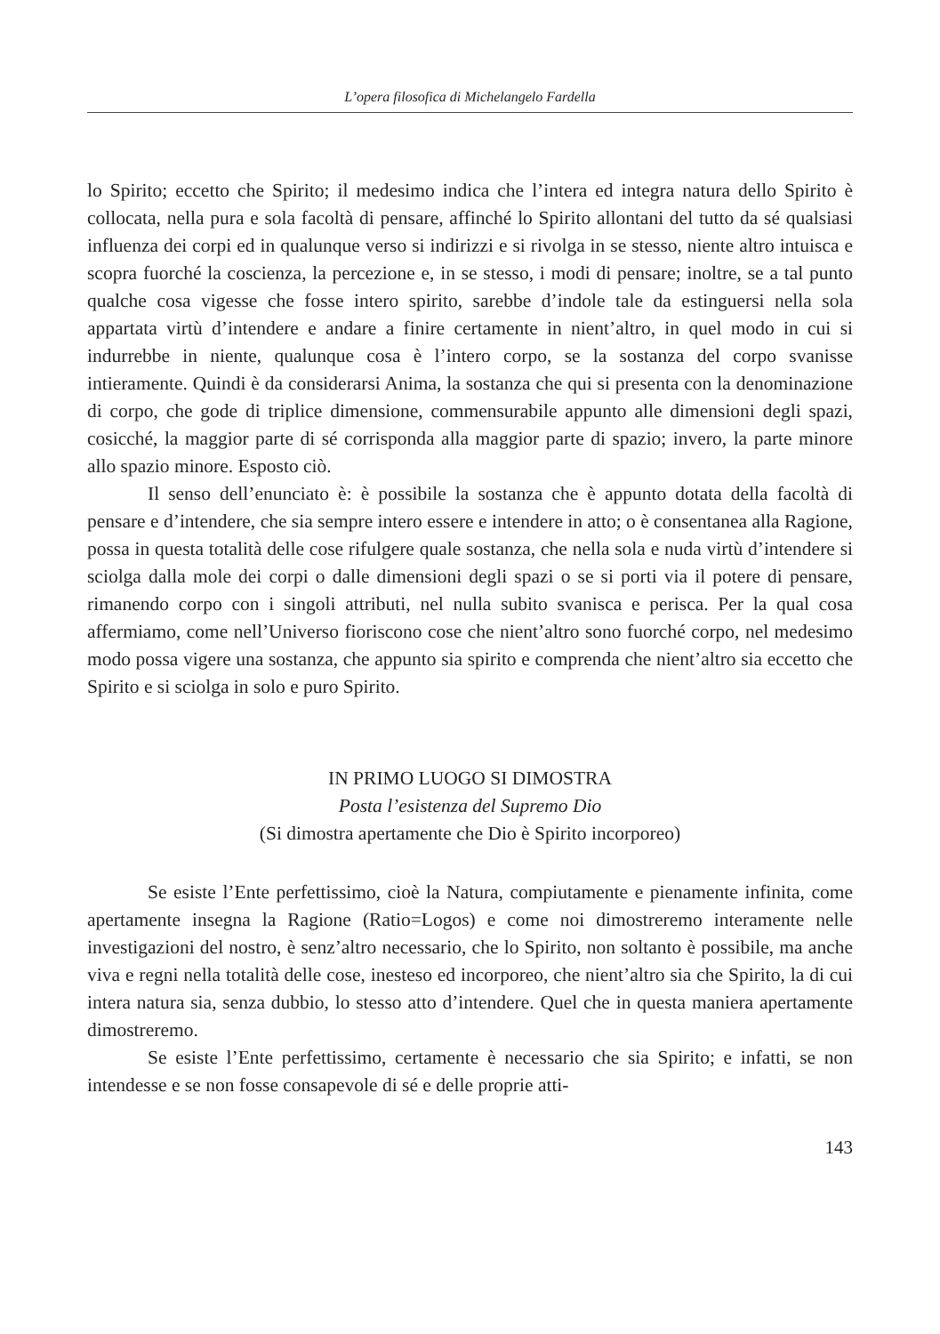L’opera filosofica di Michelangelo Fardella
lo Spirito; eccetto che Spirito; il medesimo indica che l’intera ed integra natura dello Spirito è collocata, nella pura e sola facoltà di pensare, affinché lo Spirito allontani del tutto da sé qualsiasi influenza dei corpi ed in qualunque verso si indirizzi e si rivolga in se stesso, niente altro intuisca e scopra fuorché la coscienza, la percezione e, in se stesso, i modi di pensare; inoltre, se a tal punto qualche cosa vigesse che fosse intero spirito, sarebbe d’indole tale da estinguersi nella sola appartata virtù d’intendere e andare a finire certamente in nient’altro, in quel modo in cui si indurrebbe in niente, qualunque cosa è l’intero corpo, se la sostanza del corpo svanisse intieramente. Quindi è da considerarsi Anima, la sostanza che qui si presenta con la denominazione di corpo, che gode di triplice dimensione, commensurabile appunto alle dimensioni degli spazi, cosicché, la maggior parte di sé corrisponda alla maggior parte di spazio; invero, la parte minore allo spazio minore. Esposto ciò.
Il senso dell’enunciato è: è possibile la sostanza che è appunto dotata della facoltà di pensare e d’intendere, che sia sempre intero essere e intendere in atto; o è consentanea alla Ragione, possa in questa totalità delle cose rifulgere quale sostanza, che nella sola e nuda virtù d’intendere si sciolga dalla mole dei corpi o dalle dimensioni degli spazi o se si porti via il potere di pensare, rimanendo corpo con i singoli attributi, nel nulla subito svanisca e perisca. Per la qual cosa affermiamo, come nell’Universo fioriscono cose che nient’altro sono fuorché corpo, nel medesimo modo possa vigere una sostanza, che appunto sia spirito e comprenda che nient’altro sia eccetto che Spirito e si sciolga in solo e puro Spirito.
IN PRIMO LUOGO SI DIMOSTRA
Posta l’esistenza del Supremo Dio
(Si dimostra apertamente che Dio è Spirito incorporeo)
Se esiste l’Ente perfettissimo, cioè la Natura, compiutamente e pienamente infinita, come apertamente insegna la Ragione (Ratio=Logos) e come noi dimostreremo interamente nelle investigazioni del nostro, è senz’altro necessario, che lo Spirito, non soltanto è possibile, ma anche viva e regni nella totalità delle cose, inesteso ed incorporeo, che nient’altro sia che Spirito, la di cui intera natura sia, senza dubbio, lo stesso atto d’intendere. Quel che in questa maniera apertamente dimostreremo.
Se esiste l’Ente perfettissimo, certamente è necessario che sia Spirito; e infatti, se non intendesse e se non fosse consapevole di sé e delle proprie atti-
143